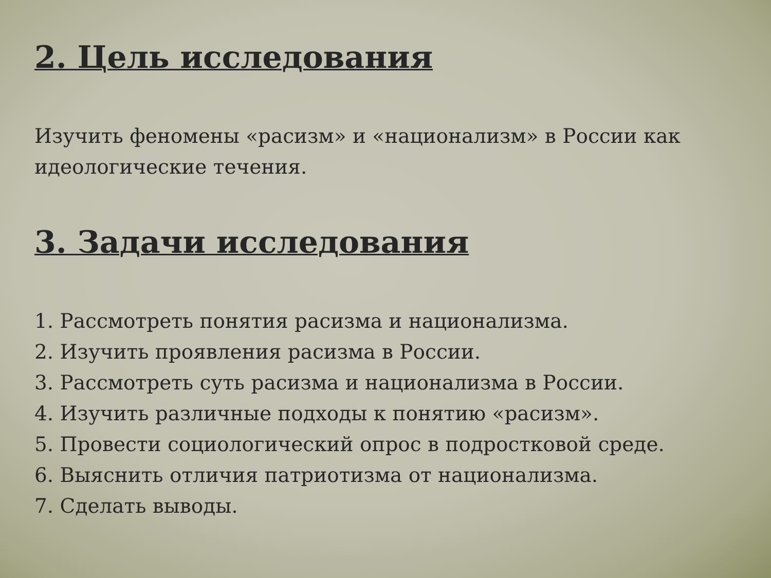2. Цель исследования
Изучить феномены «расизм» и «национализм» в России как идеологические течения.
3. Задачи исследования
1. Рассмотреть понятия расизма и национализма.
2. Изучить проявления расизма в России.
3. Рассмотреть суть расизма и национализма в России.
4. Изучить различные подходы к понятию «расизм».
5. Провести социологический опрос в подростковой среде.
6. Выяснить отличия патриотизма от национализма.
7. Сделать выводы.